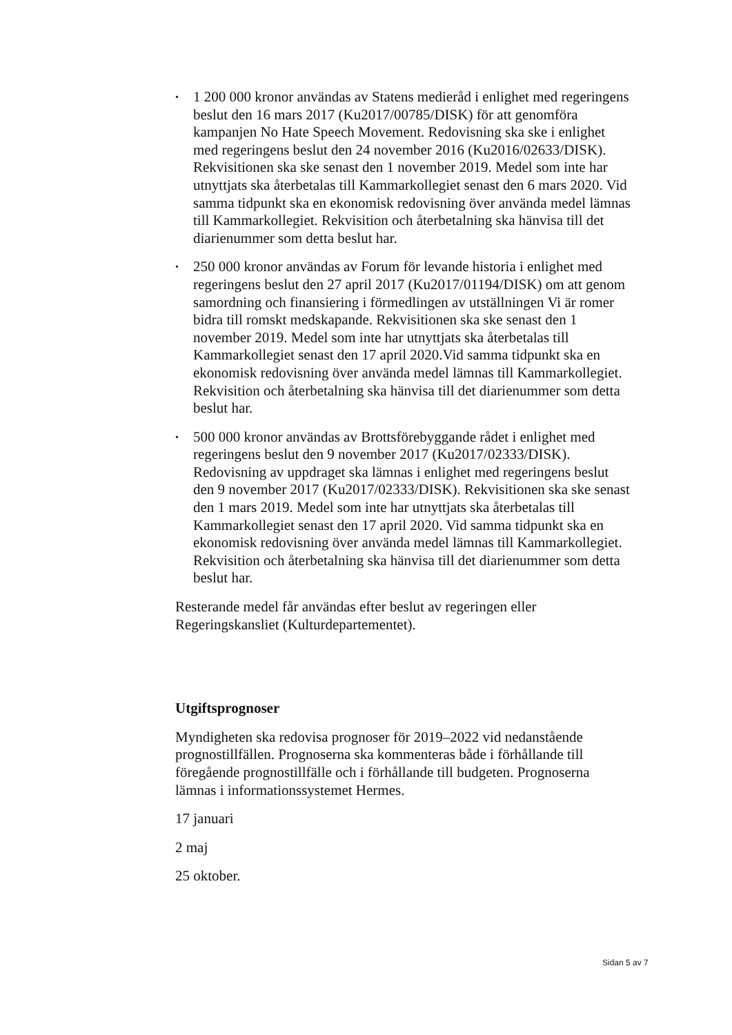• 1 200 000 kronor användas av Statens medieråd i enlighet med regeringens beslut den 16 mars 2017 (Ku2017/00785/DISK) för att genomföra kampanjen No Hate Speech Movement. Redovisning ska ske i enlighet med regeringens beslut den 24 november 2016 (Ku2016/02633/DISK). Rekvisitionen ska ske senast den 1 november 2019. Medel som inte har utnyttjats ska återbetalas till Kammarkollegiet senast den 6 mars 2020. Vid samma tidpunkt ska en ekonomisk redovisning över använda medel lämnas till Kammarkollegiet. Rekvisition och återbetalning ska hänvisa till det diarienummer som detta beslut har.
• 250 000 kronor användas av Forum för levande historia i enlighet med regeringens beslut den 27 april 2017 (Ku2017/01194/DISK) om att genom samordning och finansiering i förmedlingen av utställningen Vi är romer bidra till romskt medskapande. Rekvisitionen ska ske senast den 1 november 2019. Medel som inte har utnyttjats ska återbetalas till Kammarkollegiet senast den 17 april 2020.Vid samma tidpunkt ska en ekonomisk redovisning över använda medel lämnas till Kammarkollegiet. Rekvisition och återbetalning ska hänvisa till det diarienummer som detta beslut har.
• 500 000 kronor användas av Brottsförebyggande rådet i enlighet med regeringens beslut den 9 november 2017 (Ku2017/02333/DISK). Redovisning av uppdraget ska lämnas i enlighet med regeringens beslut den 9 november 2017 (Ku2017/02333/DISK). Rekvisitionen ska ske senast den 1 mars 2019. Medel som inte har utnyttjats ska återbetalas till Kammarkollegiet senast den 17 april 2020. Vid samma tidpunkt ska en ekonomisk redovisning över använda medel lämnas till Kammarkollegiet. Rekvisition och återbetalning ska hänvisa till det diarienummer som detta beslut har.
Resterande medel får användas efter beslut av regeringen eller Regeringskansliet (Kulturdepartementet).
Utgiftsprognoser
Myndigheten ska redovisa prognoser för 2019–2022 vid nedanstående prognostillfällen. Prognoserna ska kommenteras både i förhållande till föregående prognostillfälle och i förhållande till budgeten. Prognoserna lämnas i informationssystemet Hermes.
17 januari
2 maj
25 oktober.
Sidan 5 av 7